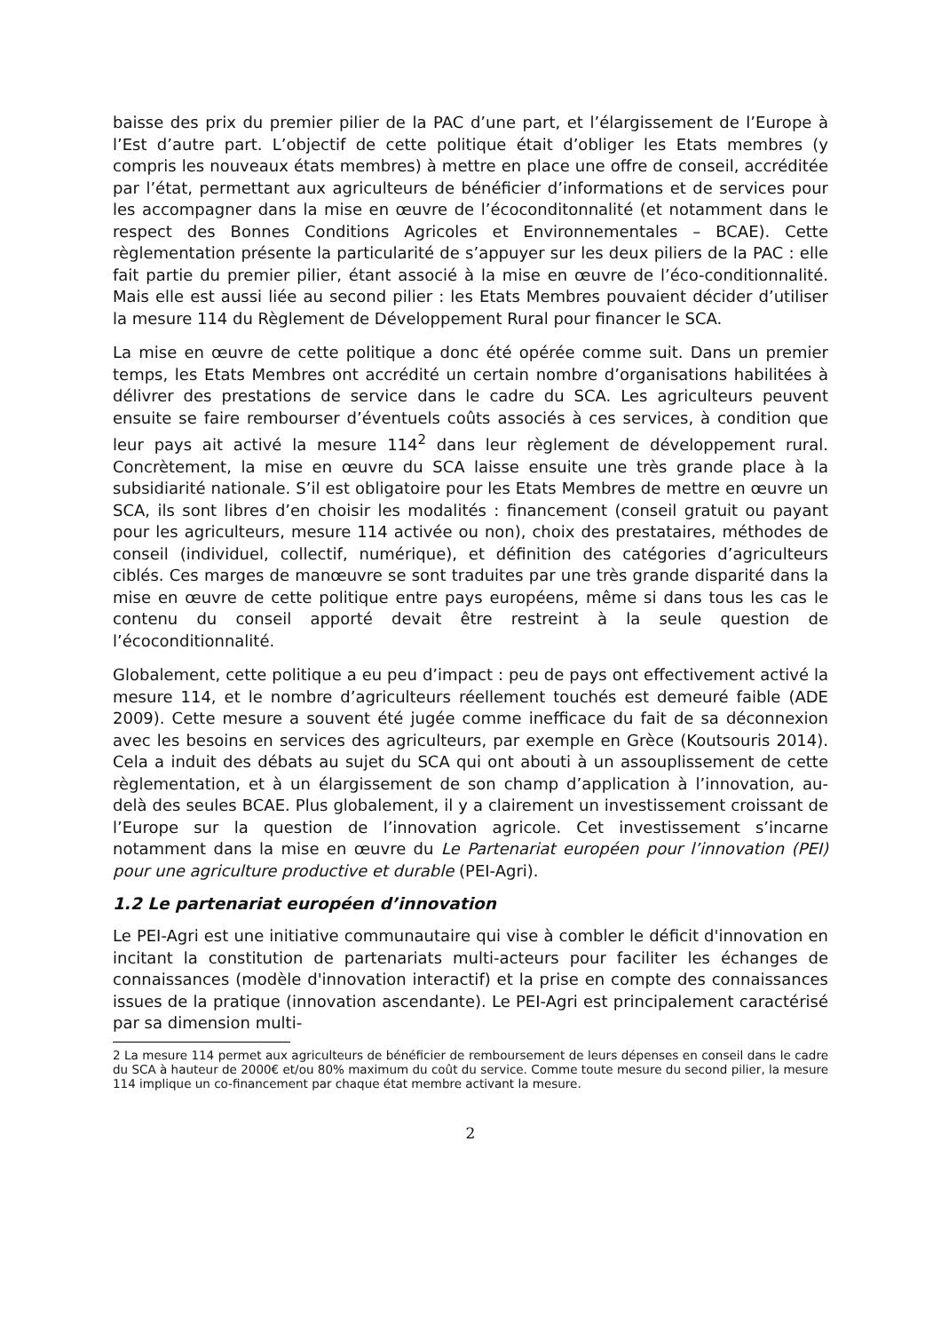baisse des prix du premier pilier de la PAC d’une part, et l’élargissement de l’Europe à l’Est d’autre part. L’objectif de cette politique était d’obliger les Etats membres (y compris les nouveaux états membres) à mettre en place une offre de conseil, accréditée par l’état, permettant aux agriculteurs de bénéficier d’informations et de services pour les accompagner dans la mise en œuvre de l’écoconditonnalité (et notamment dans le respect des Bonnes Conditions Agricoles et Environnementales – BCAE). Cette règlementation présente la particularité de s’appuyer sur les deux piliers de la PAC : elle fait partie du premier pilier, étant associé à la mise en œuvre de l’éco-conditionnalité. Mais elle est aussi liée au second pilier : les Etats Membres pouvaient décider d’utiliser la mesure 114 du Règlement de Développement Rural pour financer le SCA.
La mise en œuvre de cette politique a donc été opérée comme suit. Dans un premier temps, les Etats Membres ont accrédité un certain nombre d’organisations habilitées à délivrer des prestations de service dans le cadre du SCA. Les agriculteurs peuvent ensuite se faire rembourser d’éventuels coûts associés à ces services, à condition que leur pays ait activé la mesure 114<sup>2</sup> dans leur règlement de développement rural. Concrètement, la mise en œuvre du SCA laisse ensuite une très grande place à la subsidiarité nationale. S’il est obligatoire pour les Etats Membres de mettre en œuvre un SCA, ils sont libres d’en choisir les modalités : financement (conseil gratuit ou payant pour les agriculteurs, mesure 114 activée ou non), choix des prestataires, méthodes de conseil (individuel, collectif, numérique), et définition des catégories d’agriculteurs ciblés. Ces marges de manœuvre se sont traduites par une très grande disparité dans la mise en œuvre de cette politique entre pays européens, même si dans tous les cas le contenu du conseil apporté devait être restreint à la seule question de l’écoconditionnalité.
Globalement, cette politique a eu peu d’impact : peu de pays ont effectivement activé la mesure 114, et le nombre d’agriculteurs réellement touchés est demeuré faible (ADE 2009). Cette mesure a souvent été jugée comme inefficace du fait de sa déconnexion avec les besoins en services des agriculteurs, par exemple en Grèce (Koutsouris 2014). Cela a induit des débats au sujet du SCA qui ont abouti à un assouplissement de cette règlementation, et à un élargissement de son champ d’application à l’innovation, au-delà des seules BCAE. Plus globalement, il y a clairement un investissement croissant de l’Europe sur la question de l’innovation agricole. Cet investissement s’incarne notamment dans la mise en œuvre du Le Partenariat européen pour l’innovation (PEI) pour une agriculture productive et durable (PEI-Agri).
1.2 Le partenariat européen d’innovation
Le PEI-Agri est une initiative communautaire qui vise à combler le déficit d'innovation en incitant la constitution de partenariats multi-acteurs pour faciliter les échanges de connaissances (modèle d'innovation interactif) et la prise en compte des connaissances issues de la pratique (innovation ascendante). Le PEI-Agri est principalement caractérisé par sa dimension multi-
2 La mesure 114 permet aux agriculteurs de bénéficier de remboursement de leurs dépenses en conseil dans le cadre du SCA à hauteur de 2000€ et/ou 80% maximum du coût du service. Comme toute mesure du second pilier, la mesure 114 implique un co-financement par chaque état membre activant la mesure.
2